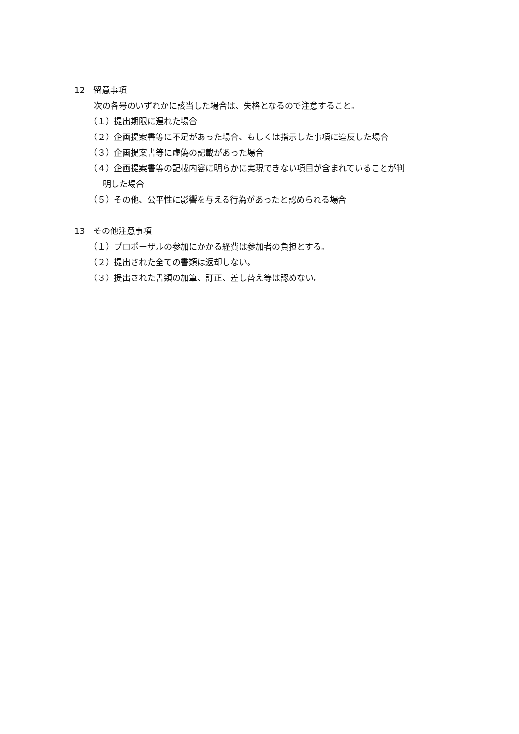12　留意事項
次の各号のいずれかに該当した場合は、失格となるので注意すること。
（１）提出期限に遅れた場合
（２）企画提案書等に不足があった場合、もしくは指示した事項に違反した場合
（３）企画提案書等に虚偽の記載があった場合
（４）企画提案書等の記載内容に明らかに実現できない項目が含まれていることが判
明した場合
（５）その他、公平性に影響を与える行為があったと認められる場合
13　その他注意事項
（１）プロポーザルの参加にかかる経費は参加者の負担とする。
（２）提出された全ての書類は返却しない。
（３）提出された書類の加筆、訂正、差し替え等は認めない。